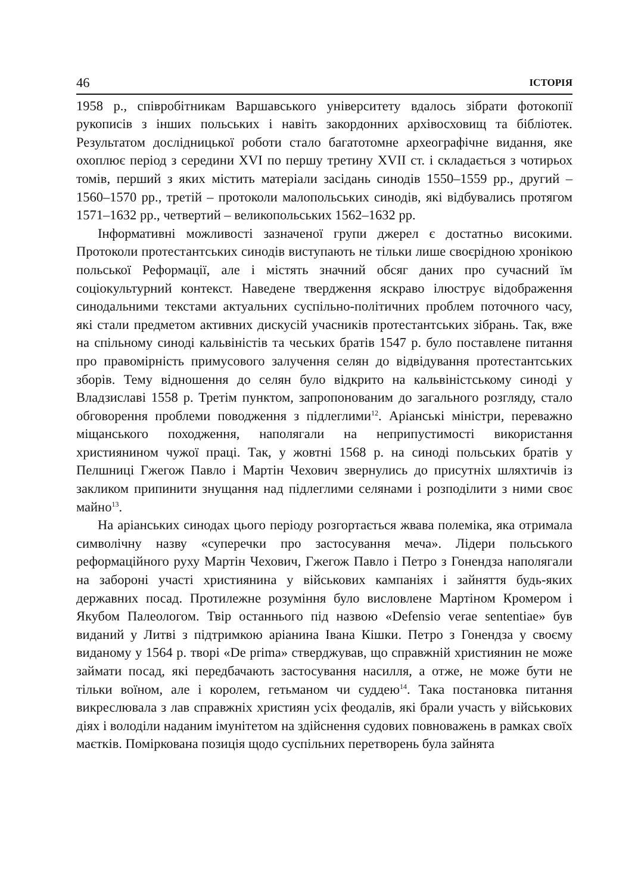46 ІСТОРІЯ
1958 р., співробітникам Варшавського університету вдалось зібрати фотокопії рукописів з інших польських і навіть закордонних архівосховищ та бібліотек. Результатом дослідницької роботи стало багатотомне археографічне видання, яке охоплює період з середини XVI по першу третину XVII ст. і складається з чотирьох томів, перший з яких містить матеріали засідань синодів 1550–1559 рр., другий – 1560–1570 рр., третій – протоколи малопольських синодів, які відбувались протягом 1571–1632 рр., четвертий – великопольських 1562–1632 рр.
Інформативні можливості зазначеної групи джерел є достатньо високими. Протоколи протестантських синодів виступають не тільки лише своєрідною хронікою польської Реформації, але і містять значний обсяг даних про сучасний їм соціокультурний контекст. Наведене твердження яскраво ілюструє відображення синодальними текстами актуальних суспільно-політичних проблем поточного часу, які стали предметом активних дискусій учасників протестантських зібрань. Так, вже на спільному синоді кальвіністів та чеських братів 1547 р. було поставлене питання про правомірність примусового залучення селян до відвідування протестантських зборів. Тему відношення до селян було відкрито на кальвіністському синоді у Владзиславі 1558 р. Третім пунктом, запропонованим до загального розгляду, стало обговорення проблеми поводження з підлеглими<sup>12</sup>. Аріанські міністри, переважно міщанського походження, наполягали на неприпустимості використання християнином чужої праці. Так, у жовтні 1568 р. на синоді польських братів у Пелшниці Гжегож Павло і Мартін Чехович звернулись до присутніх шляхтичів із закликом припинити знущання над підлеглими селянами і розподілити з ними своє майно<sup>13</sup>.
На аріанських синодах цього періоду розгортається жвава полеміка, яка отримала символічну назву «суперечки про застосування меча». Лідери польського реформаційного руху Мартін Чехович, Гжегож Павло і Петро з Гонендза наполягали на забороні участі християнина у військових кампаніях і зайняття будь-яких державних посад. Протилежне розуміння було висловлене Мартіном Кромером і Якубом Палеологом. Твір останнього під назвою «Defensio verae sententiae» був виданий у Литві з підтримкою аріанина Івана Кішки. Петро з Гонендза у своєму виданому у 1564 р. творі «De prima» стверджував, що справжній християнин не може займати посад, які передбачають застосування насилля, а отже, не може бути не тільки воїном, але і королем, гетьманом чи суддею<sup>14</sup>. Така постановка питання викреслювала з лав справжніх християн усіх феодалів, які брали участь у військових діях і володіли наданим імунітетом на здійснення судових повноважень в рамках своїх маєтків. Поміркована позиція щодо суспільних перетворень була зайнята